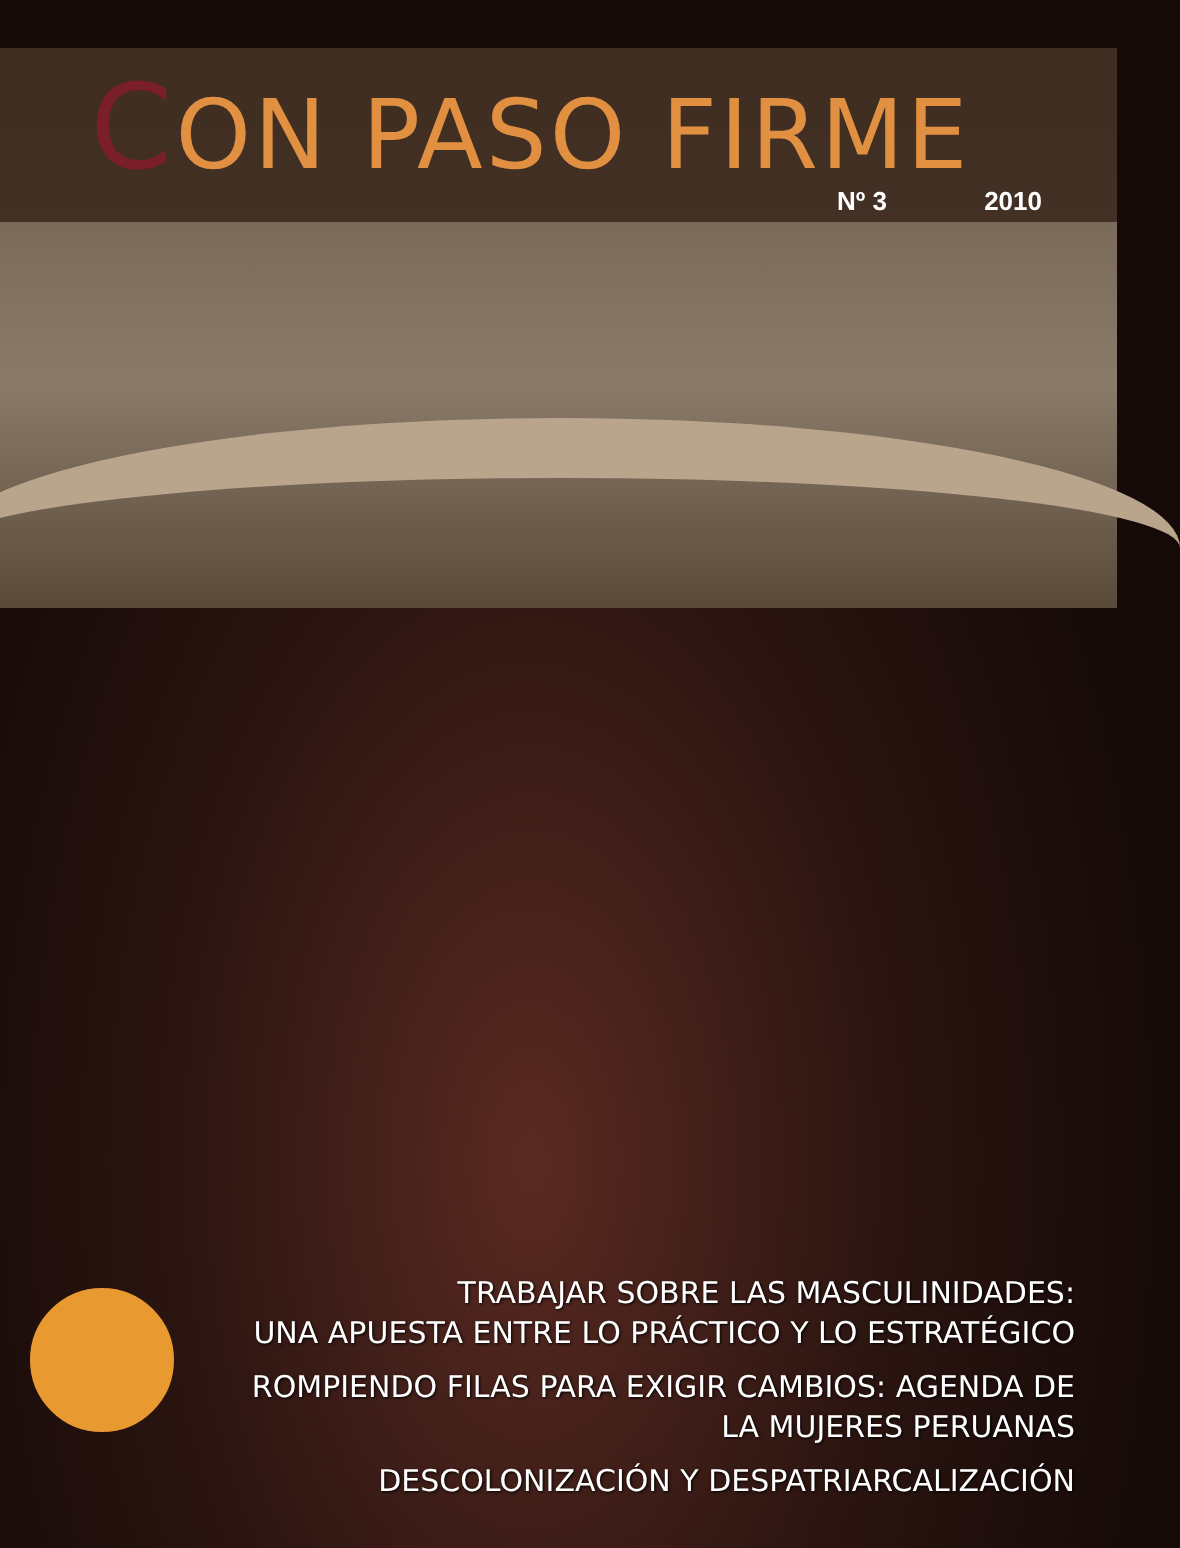CON PASO FIRME
Nº 3 2010
TRABAJAR SOBRE LAS MASCULINIDADES:
UNA APUESTA ENTRE LO PRÁCTICO Y LO ESTRATÉGICO
ROMPIENDO FILAS PARA EXIGIR CAMBIOS: AGENDA DE
LA MUJERES PERUANAS
DESCOLONIZACIÓN Y DESPATRIARCALIZACIÓN